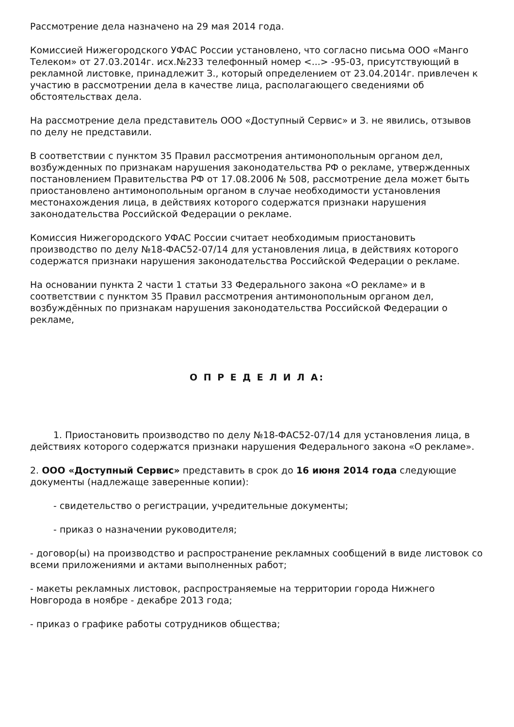Рассмотрение дела назначено на 29 мая 2014 года.
Комиссией Нижегородского УФАС России установлено, что согласно письма ООО «Манго Телеком» от 27.03.2014г. исх.№233 телефонный номер <...> -95-03, присутствующий в рекламной листовке, принадлежит З., который определением от 23.04.2014г. привлечен к участию в рассмотрении дела в качестве лица, располагающего сведениями об обстоятельствах дела.
На рассмотрение дела представитель ООО «Доступный Сервис» и З. не явились, отзывов по делу не представили.
В соответствии с пунктом 35 Правил рассмотрения антимонопольным органом дел, возбужденных по признакам нарушения законодательства РФ о рекламе, утвержденных постановлением Правительства РФ от 17.08.2006 № 508, рассмотрение дела может быть приостановлено антимонопольным органом в случае необходимости установления местонахождения лица, в действиях которого содержатся признаки нарушения законодательства Российской Федерации о рекламе.
Комиссия Нижегородского УФАС России считает необходимым приостановить производство по делу №18-ФАС52-07/14 для установления лица, в действиях которого содержатся признаки нарушения законодательства Российской Федерации о рекламе.
На основании пункта 2 части 1 статьи 33 Федерального закона «О рекламе» и в соответствии с пунктом 35 Правил рассмотрения антимонопольным органом дел, возбуждённых по признакам нарушения законодательства Российской Федерации о рекламе,
О П Р Е Д Е Л И Л А:
1. Приостановить производство по делу №18-ФАС52-07/14 для установления лица, в действиях которого содержатся признаки нарушения Федерального закона «О рекламе».
2. ООО «Доступный Сервис» представить в срок до 16 июня 2014 года следующие документы (надлежаще заверенные копии):
- свидетельство о регистрации, учредительные документы;
- приказ о назначении руководителя;
- договор(ы) на производство и распространение рекламных сообщений в виде листовок со всеми приложениями и актами выполненных работ;
- макеты рекламных листовок, распространяемые на территории города Нижнего Новгорода в ноябре - декабре 2013 года;
- приказ о графике работы сотрудников общества;